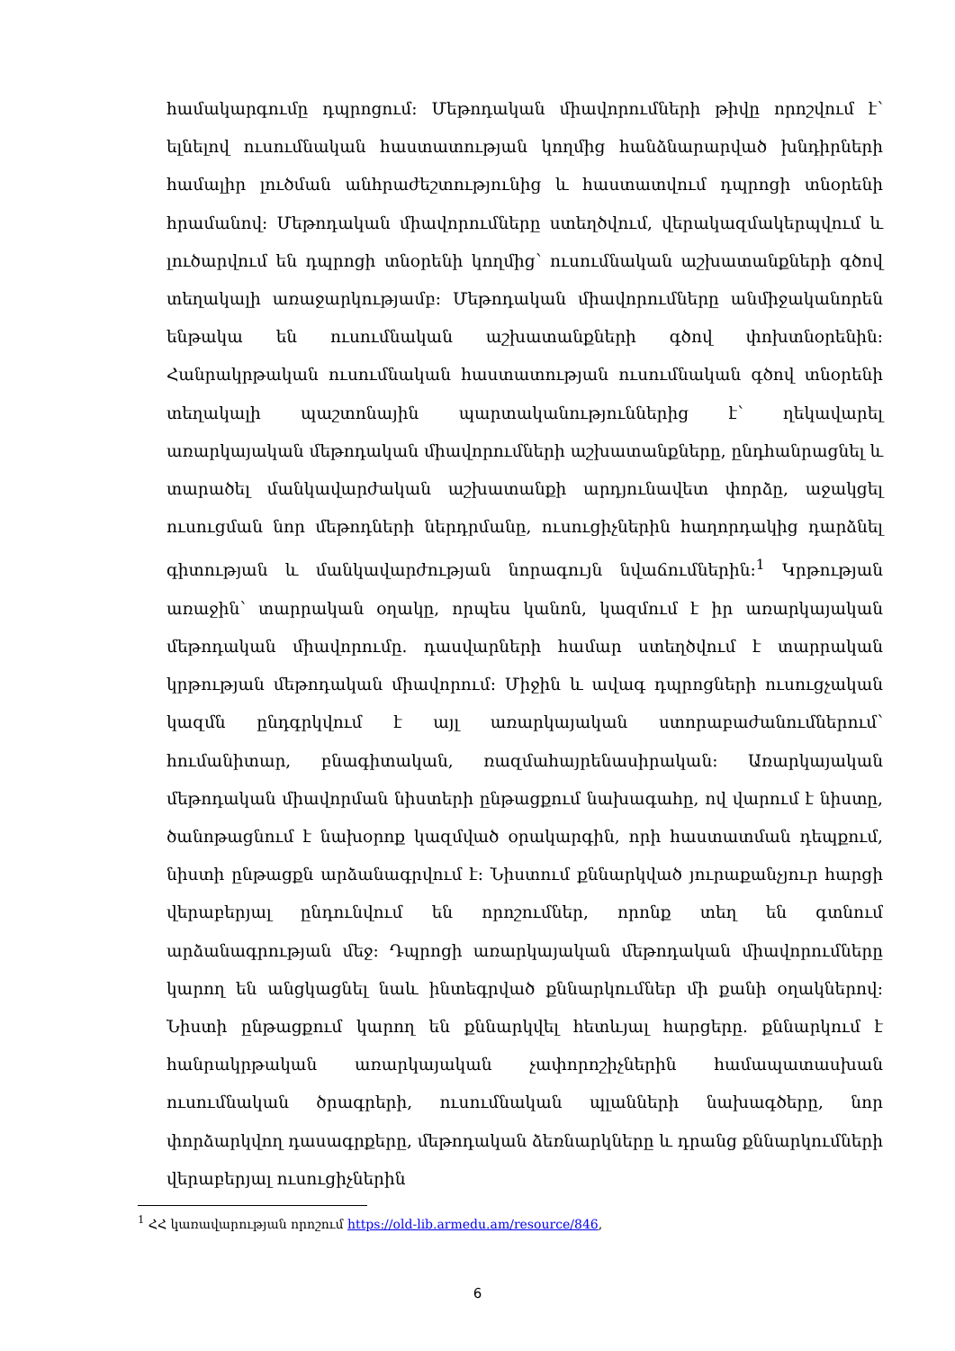համակարգումը դպրոցում: Մեթոդական միավորումների թիվը որոշվում է՝ ելնելով ուսումնական հաստատության կողմից հանձնարարված խնդիրների համալիր լուծման անհրաժեշտությունից և հաստատվում դպրոցի տնօրենի հրամանով: Մեթոդական միավորումները ստեղծվում, վերակազմակերպվում և լուծարվում են դպրոցի տնօրենի կողմից՝ ուսումնական աշխատանքների գծով տեղակալի առաջարկությամբ: Մեթոդական միավորումները անմիջականորեն ենթակա են ուսումնական աշխատանքների գծով փոխտնօրենին: Հանրակրթական ուսումնական հաստատության ուսումնական գծով տնօրենի տեղակալի պաշտոնային պարտականություններից է՝ ղեկավարել առարկայական մեթոդական միավորումների աշխատանքները, ընդհանրացնել և տարածել մանկավարժական աշխատանքի արդյունավետ փորձը, աջակցել ուսուցման նոր մեթոդների ներդրմանը, ուսուցիչներին հաղորդակից դարձնել գիտության և մանկավարժության նորագույն նվաճումներին:<sup>1</sup> Կրթության առաջին՝ տարրական օղակը, որպես կանոն, կազմում է իր առարկայական մեթոդական միավորումը. դասվարների համար ստեղծվում է տարրական կրթության մեթոդական միավորում: Միջին և ավագ դպրոցների ուսուցչական կազմն ընդգրկվում է այլ առարկայական ստորաբաժանումներում՝ հումանիտար, բնագիտական, ռազմահայրենասիրական: Առարկայական մեթոդական միավորման նիստերի ընթացքում նախագահը, ով վարում է նիստը, ծանոթացնում է նախօրոք կազմված օրակարգին, որի հաստատման դեպքում, նիստի ընթացքն արձանագրվում է: Նիստում քննարկված յուրաքանչյուր հարցի վերաբերյալ ընդունվում են որոշումներ, որոնք տեղ են գտնում արձանագրության մեջ: Դպրոցի առարկայական մեթոդական միավորումները կարող են անցկացնել նաև ինտեգրված քննարկումներ մի քանի օղակներով: Նիստի ընթացքում կարող են քննարկվել հետևյալ հարցերը. քննարկում է հանրակրթական առարկայական չափորոշիչներին համապատասխան ուսումնական ծրագրերի, ուսումնական պլանների նախագծերը, նոր փորձարկվող դասագրքերը, մեթոդական ձեռնարկները և դրանց քննարկումների վերաբերյալ ուսուցիչներին
<sup>1</sup> ՀՀ կառավարության որոշում https://old-lib.armedu.am/resource/846,
6